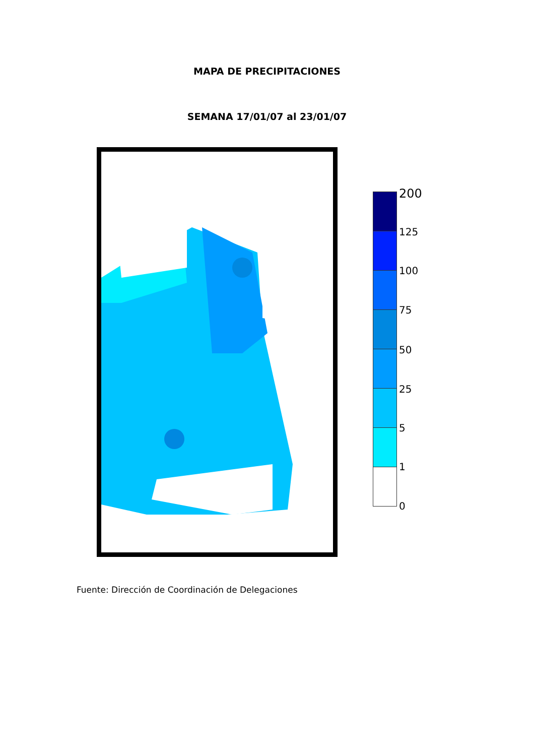MAPA DE PRECIPITACIONES
SEMANA 17/01/07 al 23/01/07
200
125
100
75
50
25
5
1
0
Fuente: Dirección de Coordinación de Delegaciones